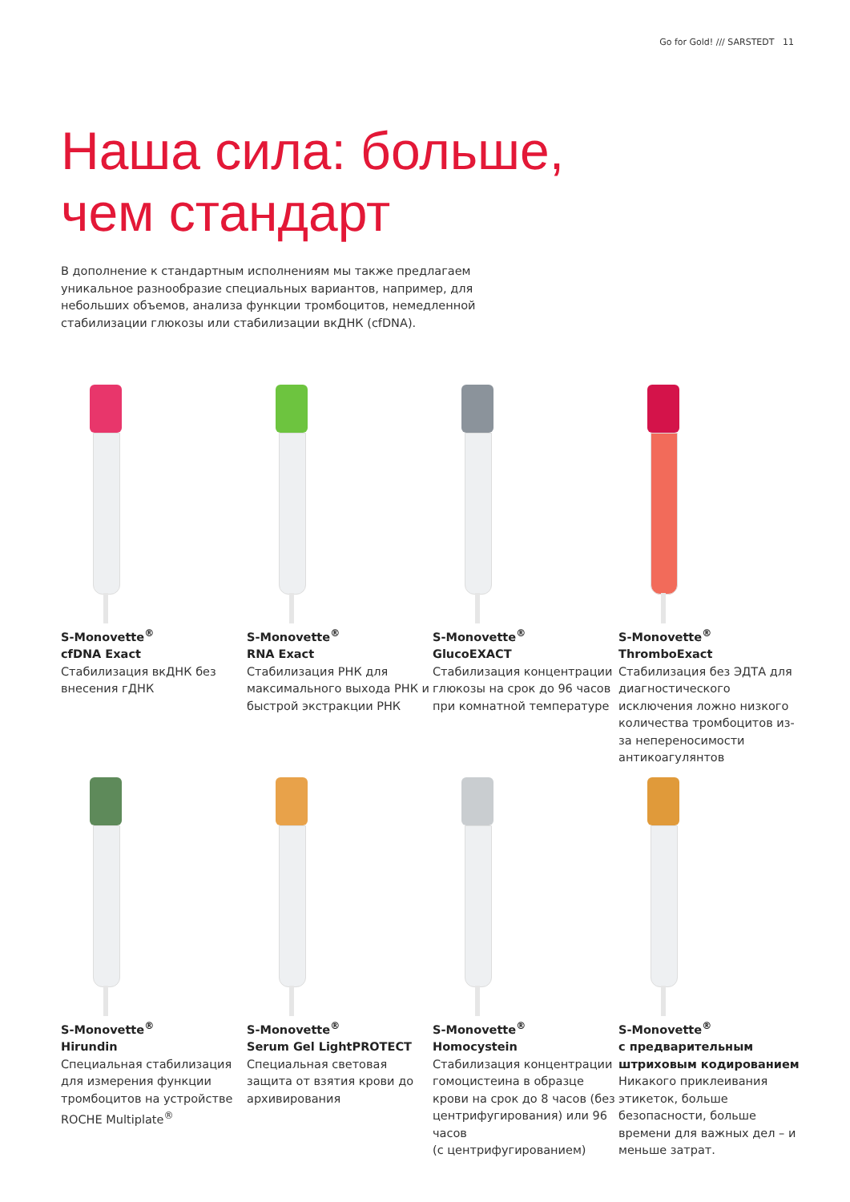Go for Gold! /// SARSTEDT 11
Наша сила: больше,
чем стандарт
В дополнение к стандартным исполнениям мы также предлагаем уникальное разнообразие специальных вариантов, например, для небольших объемов, анализа функции тромбоцитов, немедленной стабилизации глюкозы или стабилизации вкДНК (cfDNA).
S-Monovette<sup>®</sup>
cfDNA Exact
Стабилизация вкДНК без внесения гДНК
S-Monovette<sup>®</sup>
RNA Exact
Стабилизация РНК для максимального выхода РНК и быстрой экстракции РНК
S-Monovette<sup>®</sup>
GlucoEXACT
Стабилизация концентрации глюкозы на срок до 96 часов при комнатной температуре
S-Monovette<sup>®</sup>
ThromboExact
Стабилизация без ЭДТА для диагностического исключения ложно низкого количества тромбоцитов из-за непереносимости антикоагулянтов
S-Monovette<sup>®</sup>
Hirundin
Специальная стабилизация для измерения функции тромбоцитов на устройстве ROCHE Multiplate<sup>®</sup>
S-Monovette<sup>®</sup>
Serum Gel LightPROTECT
Специальная световая защита от взятия крови до архивирования
S-Monovette<sup>®</sup>
Homocystein
Стабилизация концентрации гомоцистеина в образце крови на срок до 8 часов (без центрифугирования) или 96 часов
(с центрифугированием)
S-Monovette<sup>®</sup>
с предварительным штриховым кодированием
Никакого приклеивания этикеток, больше безопасности, больше времени для важных дел – и меньше затрат.